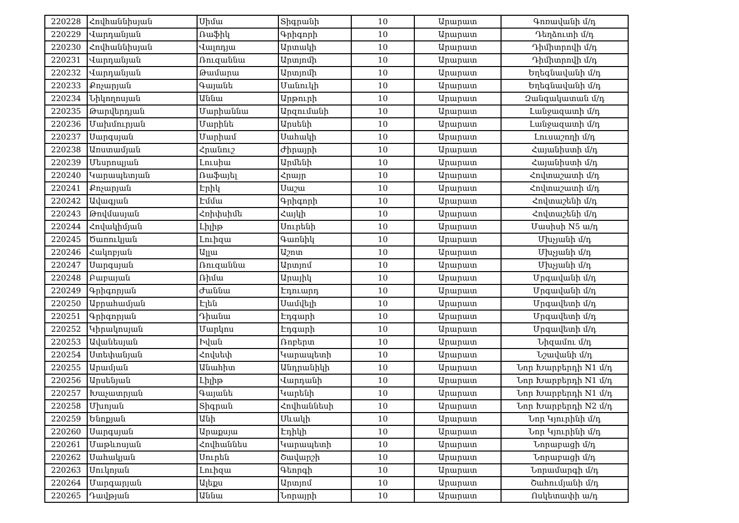| 220228 | Հովհաննիսյան | Սիմա | Տիգրանի | 10 | Արարատ | Գոռավանի մ/դ |
| 220229 | Վարդանյան | Ռաֆիկ | Գրիգորի | 10 | Արարատ | Դեղձուտի մ/դ |
| 220230 | Հովհաննիսյան | Վալոդյա | Արտակի | 10 | Արարատ | Դիմիտրովի մ/դ |
| 220231 | Վարդանյան | Ռուզաննա | Արտյոմի | 10 | Արարատ | Դիմիտրովի մ/դ |
| 220232 | Վարդանյան | Թամարա | Արտյոմի | 10 | Արարատ | Եղեգնավանի մ/դ |
| 220233 | Քոչարյան | Գայանե | Մանուկի | 10 | Արարատ | Եղեգնավանի մ/դ |
| 220234 | Նիկողոսյան | Աննա | Արթուրի | 10 | Արարատ | Զանգակատան մ/դ |
| 220235 | Թարվերդյան | Մարիաննա | Արզումանի | 10 | Արարատ | Լանջազատի մ/դ |
| 220236 | Մախմուրյան | Մարինե | Արսենի | 10 | Արարատ | Լանջազատի մ/դ |
| 220237 | Սարգսյան | Մարիամ | Սահակի | 10 | Արարատ | Լուսաշողի մ/դ |
| 220238 | Առստամյան | Հրանուշ | Ժիրայրի | 10 | Արարատ | Հայանիստի մ/դ |
| 220239 | Մեսրոպյան | Լուսիա | Արմենի | 10 | Արարատ | Հայանիստի մ/դ |
| 220240 | Կարապետյան | Ռաֆայել | Հրայր | 10 | Արարատ | Հովտաշատի մ/դ |
| 220241 | Քոչարյան | Էրիկ | Սաշա | 10 | Արարատ | Հովտաշատի մ/դ |
| 220242 | Ավագյան | Էմմա | Գրիգորի | 10 | Արարատ | Հովտաշենի մ/դ |
| 220243 | Թովմասյան | Հռիփսիմե | Հայկի | 10 | Արարատ | Հովտաշենի մ/դ |
| 220244 | Հովակիմյան | Լիլիթ | Սուրենի | 10 | Արարատ | Մասիսի N5 ա/դ |
| 220245 | Ծառուկյան | Լուիզա | Գառնիկ | 10 | Արարատ | Մխչյանի մ/դ |
| 220246 | Հակոբյան | Ալլա | Աշոտ | 10 | Արարատ | Մխչյանի մ/դ |
| 220247 | Սարգսյան | Ռուզաննա | Արտյոմ | 10 | Արարատ | Մխչյանի մ/դ |
| 220248 | Բաբայան | Ռիմա | Արայիկ | 10 | Արարատ | Մրգավանի մ/դ |
| 220249 | Գրիգորյան | Ժաննա | Էդուարդ | 10 | Արարատ | Մրգավանի մ/դ |
| 220250 | Աբրահամյան | Էլեն | Սամվելի | 10 | Արարատ | Մրգավետի մ/դ |
| 220251 | Գրիգորյան | Դիանա | Էդգարի | 10 | Արարատ | Մրգավետի մ/դ |
| 220252 | Կիրակոսյան | Մարկոս | Էդգարի | 10 | Արարատ | Մրգավետի մ/դ |
| 220253 | Ավանեսյան | Իվան | Ռոբերտ | 10 | Արարատ | Նիզամու մ/դ |
| 220254 | Ստեփանյան | Հովսեփ | Կարապետի | 10 | Արարատ | Նշավանի մ/դ |
| 220255 | Արամյան | Անահիտ | Անդրանիկի | 10 | Արարատ | Նոր Խարբերդի N1 մ/դ |
| 220256 | Արսենյան | Լիլիթ | Վարդանի | 10 | Արարատ | Նոր Խարբերդի N1 մ/դ |
| 220257 | Խաչատրյան | Գայանե | Կարենի | 10 | Արարատ | Նոր Խարբերդի N1 մ/դ |
| 220258 | Մխոյան | Տիգրան | Հովհաննեսի | 10 | Արարատ | Նոր Խարբերդի N2 մ/դ |
| 220259 | Ենոքյան | Անի | Սևակի | 10 | Արարատ | Նոր Կյուրինի մ/դ |
| 220260 | Սարգսյան | Արաքսյա | Էդիկի | 10 | Արարատ | Նոր Կյուրինի մ/դ |
| 220261 | Մաթևոսյան | Հովհաննես | Կարապետի | 10 | Արարատ | Նորաբացի մ/դ |
| 220262 | Սահակյան | Սուրեն | Շավարշի | 10 | Արարատ | Նորաբացի մ/դ |
| 220263 | Սուկոյան | Լուիզա | Գեորգի | 10 | Արարատ | Նորամարգի մ/դ |
| 220264 | Մարգարյան | Ալեքս | Արտյոմ | 10 | Արարատ | Շահումյանի մ/դ |
| 220265 | Դավթյան | Աննա | Նորայրի | 10 | Արարատ | Ոսկետափի ա/դ |